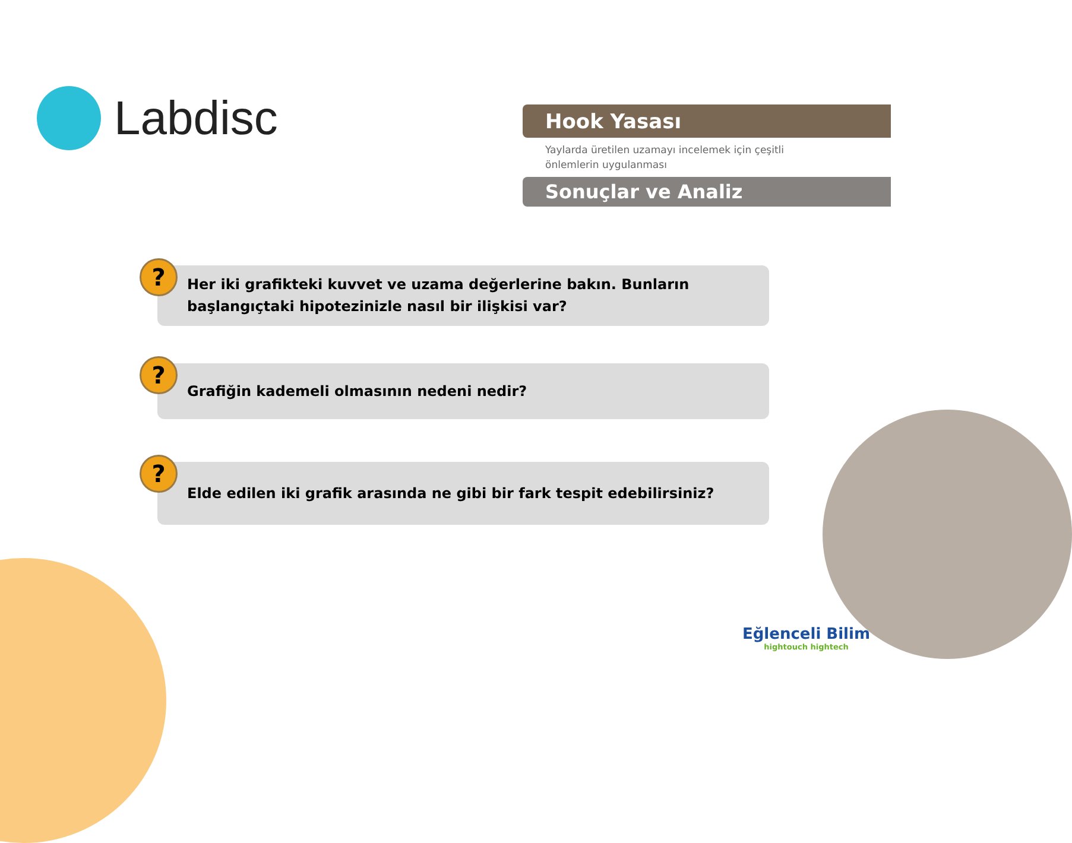Labdisc
Hook Yasası
Yaylarda üretilen uzamayı incelemek için çeşitli
önlemlerin uygulanması
Sonuçlar ve Analiz
?
Her iki grafikteki kuvvet ve uzama değerlerine bakın. Bunların başlangıçtaki hipotezinizle nasıl bir ilişkisi var?
?
Grafiğin kademeli olmasının nedeni nedir?
?
Elde edilen iki grafik arasında ne gibi bir fark tespit edebilirsiniz?
Eğlenceli Bilim
hightouch hightech